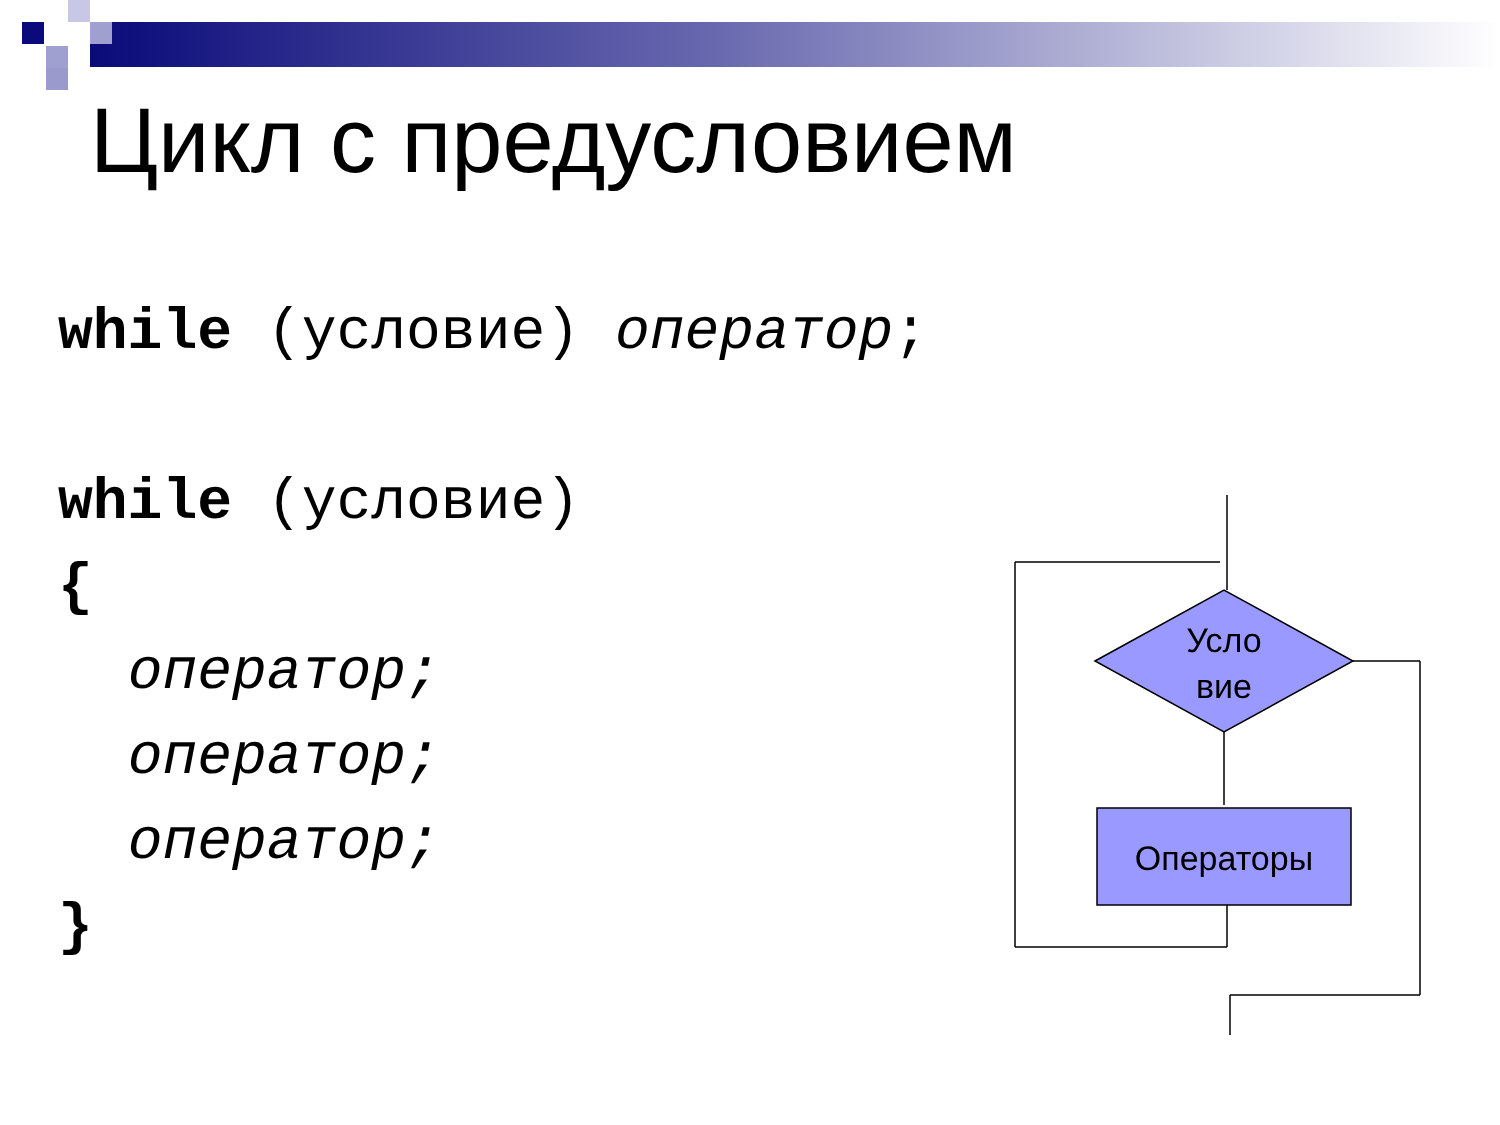Цикл с предусловием
while (условие) оператор;

while (условие)
{
  оператор;
  оператор;
  оператор;
}
Усло
вие
Операторы